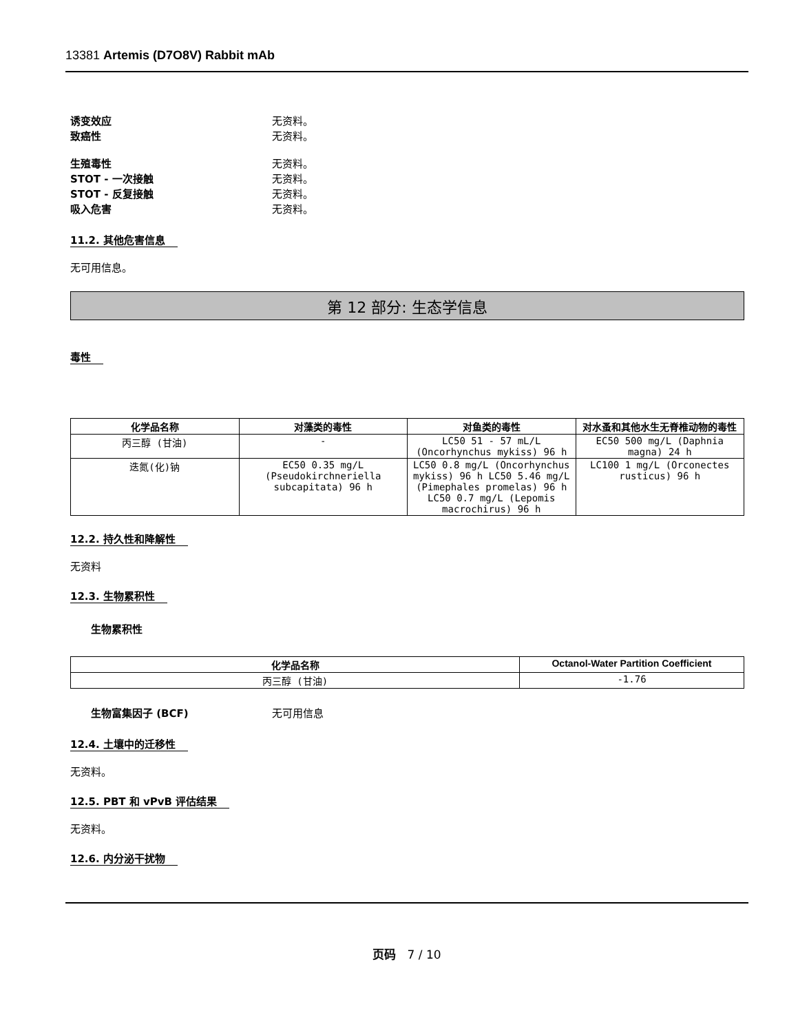13381 Artemis (D7O8V) Rabbit mAb
诱变效应 无资料。
致癌性 无资料。
生殖毒性 无资料。
STOT - 一次接触 无资料。
STOT - 反复接触 无资料。
吸入危害 无资料。
11.2. 其他危害信息
无可用信息。
第 12 部分: 生态学信息
毒性
| 化学品名称 | 对藻类的毒性 | 对鱼类的毒性 | 对水蚤和其他水生无脊椎动物的毒性 |
| --- | --- | --- | --- |
| 丙三醇 (甘油) | - | LC50 51 - 57 mL/L (Oncorhynchus mykiss) 96 h | EC50 500 mg/L (Daphnia magna) 24 h |
| 迭氮(化)钠 | EC50 0.35 mg/L (Pseudokirchneriella subcapitata) 96 h | LC50 0.8 mg/L (Oncorhynchus mykiss) 96 h LC50 5.46 mg/L (Pimephales promelas) 96 h LC50 0.7 mg/L (Lepomis macrochirus) 96 h | LC100 1 mg/L (Orconectes rusticus) 96 h |
12.2. 持久性和降解性
无资料
12.3. 生物累积性
生物累积性
| 化学品名称 | Octanol-Water Partition Coefficient |
| --- | --- |
| 丙三醇 (甘油) | -1.76 |
生物富集因子 (BCF) 无可用信息
12.4. 土壤中的迁移性
无资料。
12.5. PBT 和 vPvB 评估结果
无资料。
12.6. 内分泌干扰物
页码 7 / 10